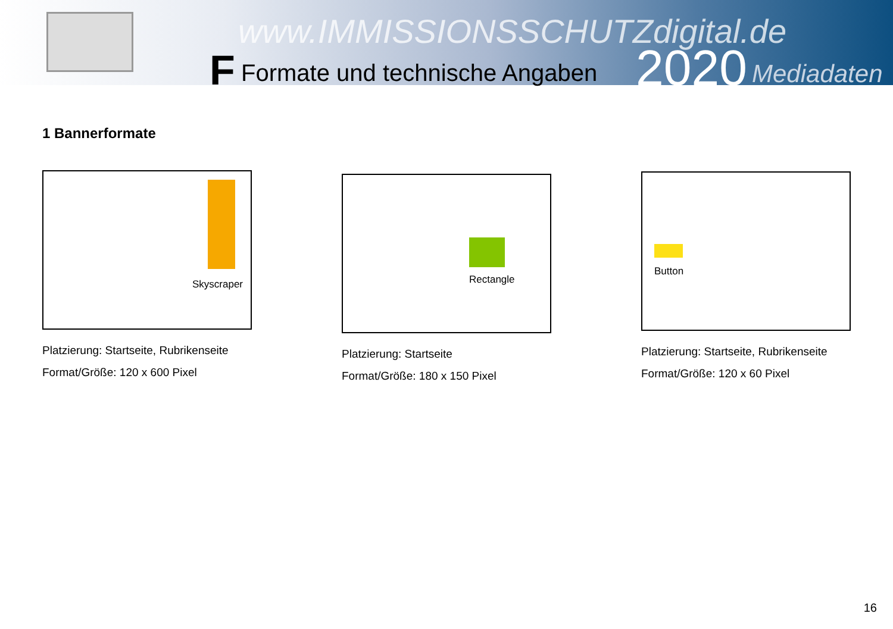www.IMMISSIONSSCHUTZdigital.de
F Formate und technische Angaben 2020 Mediadaten
1 Bannerformate
Skyscraper
Platzierung: Startseite, Rubrikenseite
Format/Größe: 120 x 600 Pixel
Rectangle
Platzierung: Startseite
Format/Größe: 180 x 150 Pixel
Button
Platzierung: Startseite, Rubrikenseite
Format/Größe: 120 x 60 Pixel
16